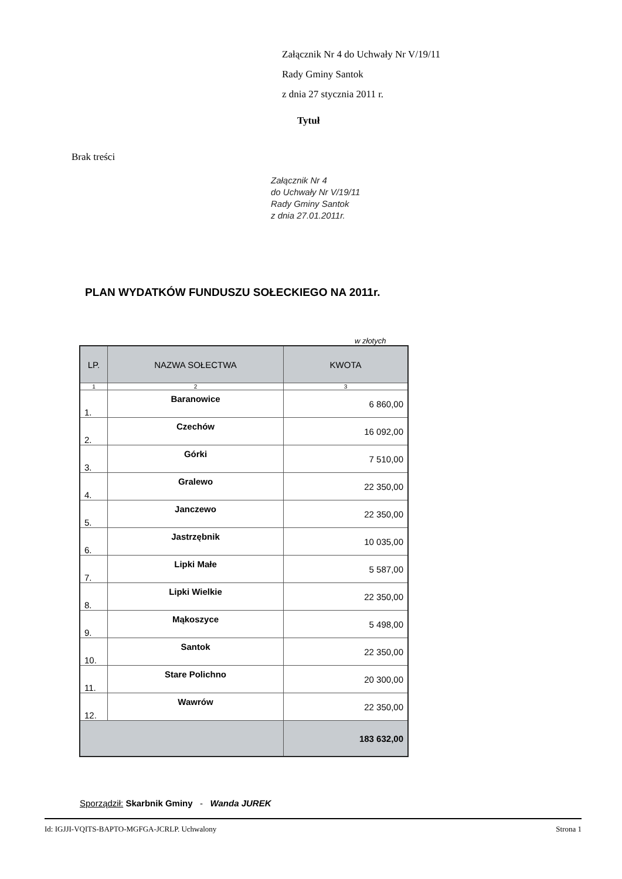Załącznik Nr 4 do Uchwały Nr V/19/11
Rady Gminy Santok
z dnia 27 stycznia 2011 r.
Tytuł
Brak treści
Załącznik Nr 4
do Uchwały Nr V/19/11
Rady Gminy Santok
z dnia 27.01.2011r.
PLAN WYDATKÓW FUNDUSZU SOŁECKIEGO NA 2011r.
w złotych
| LP. | NAZWA SOŁECTWA | KWOTA |
| --- | --- | --- |
| 1 | 2 | 3 |
| 1. | Baranowice | 6 860,00 |
| 2. | Czechów | 16 092,00 |
| 3. | Górki | 7 510,00 |
| 4. | Gralewo | 22 350,00 |
| 5. | Janczewo | 22 350,00 |
| 6. | Jastrzębnik | 10 035,00 |
| 7. | Lipki Małe | 5 587,00 |
| 8. | Lipki Wielkie | 22 350,00 |
| 9. | Mąkoszyce | 5 498,00 |
| 10. | Santok | 22 350,00 |
| 11. | Stare Polichno | 20 300,00 |
| 12. | Wawrów | 22 350,00 |
| | | 183 632,00 |
Sporządził: Skarbnik Gminy - Wanda JUREK
Id: IGJJI-VQITS-BAPTO-MGFGA-JCRLP. Uchwalony Strona 1